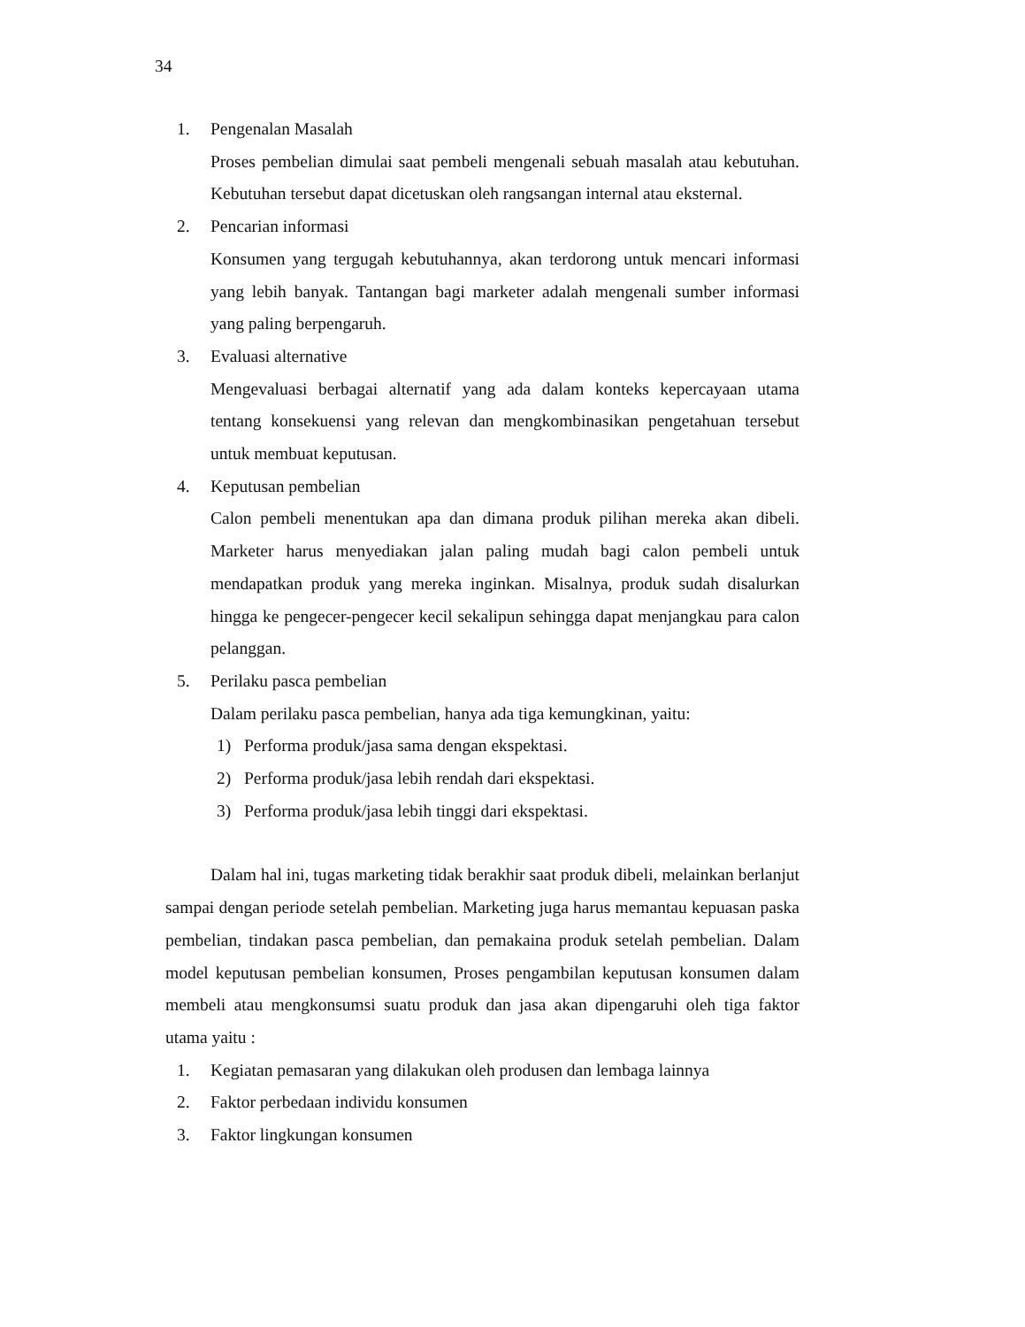34
1. Pengenalan Masalah
Proses pembelian dimulai saat pembeli mengenali sebuah masalah atau kebutuhan. Kebutuhan tersebut dapat dicetuskan oleh rangsangan internal atau eksternal.
2. Pencarian informasi
Konsumen yang tergugah kebutuhannya, akan terdorong untuk mencari informasi yang lebih banyak. Tantangan bagi marketer adalah mengenali sumber informasi yang paling berpengaruh.
3. Evaluasi alternative
Mengevaluasi berbagai alternatif yang ada dalam konteks kepercayaan utama tentang konsekuensi yang relevan dan mengkombinasikan pengetahuan tersebut untuk membuat keputusan.
4. Keputusan pembelian
Calon pembeli menentukan apa dan dimana produk pilihan mereka akan dibeli. Marketer harus menyediakan jalan paling mudah bagi calon pembeli untuk mendapatkan produk yang mereka inginkan. Misalnya, produk sudah disalurkan hingga ke pengecer-pengecer kecil sekalipun sehingga dapat menjangkau para calon pelanggan.
5. Perilaku pasca pembelian
Dalam perilaku pasca pembelian, hanya ada tiga kemungkinan, yaitu:
1) Performa produk/jasa sama dengan ekspektasi.
2) Performa produk/jasa lebih rendah dari ekspektasi.
3) Performa produk/jasa lebih tinggi dari ekspektasi.
Dalam hal ini, tugas marketing tidak berakhir saat produk dibeli, melainkan berlanjut sampai dengan periode setelah pembelian. Marketing juga harus memantau kepuasan paska pembelian, tindakan pasca pembelian, dan pemakaina produk setelah pembelian. Dalam model keputusan pembelian konsumen, Proses pengambilan keputusan konsumen dalam membeli atau mengkonsumsi suatu produk dan jasa akan dipengaruhi oleh tiga faktor utama yaitu :
1. Kegiatan pemasaran yang dilakukan oleh produsen dan lembaga lainnya
2. Faktor perbedaan individu konsumen
3. Faktor lingkungan konsumen